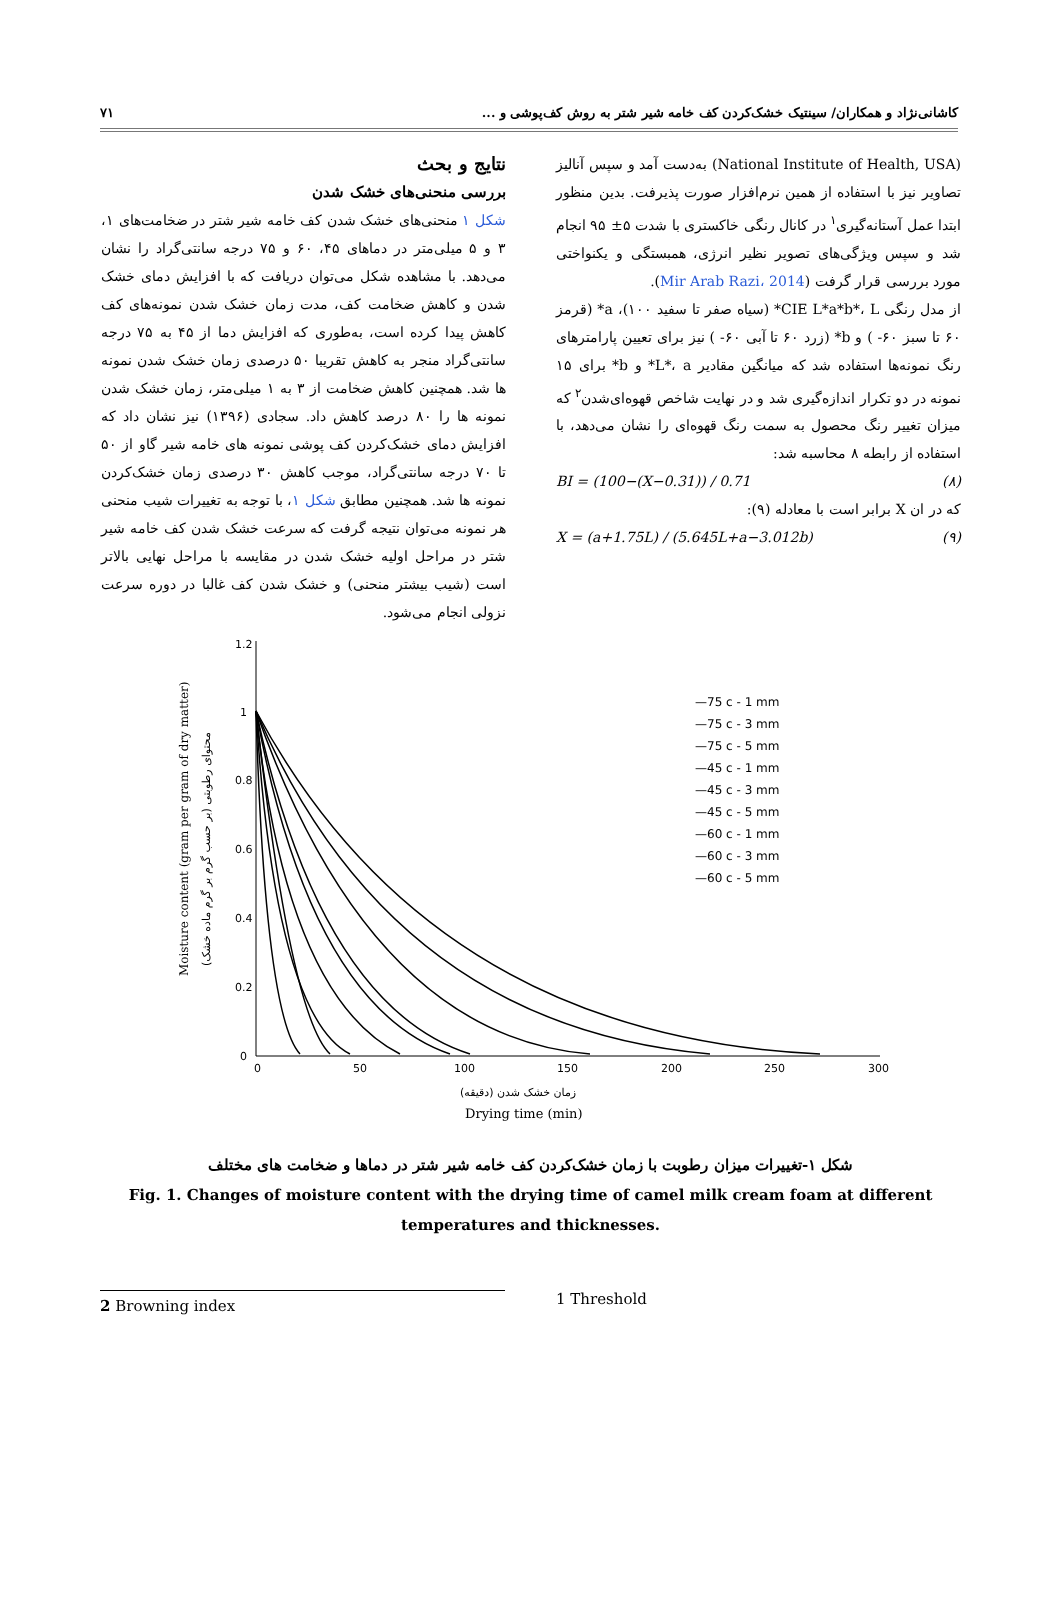کاشانی‌نژاد و همکاران/ سینتیک خشک‌کردن کف خامه شیر شتر به روش کف‌پوشی و ... ۷۱
(National Institute of Health, USA) به‌دست آمد و سپس آنالیز تصاویر نیز با استفاده از همین نرم‌افزار صورت پذیرفت. بدین منظور ابتدا عمل آستانه‌گیری<sup>۱</sup> در کانال رنگی خاکستری با شدت ۵± ۹۵ انجام شد و سپس ویژگی‌های تصویر نظیر انرژی، همبستگی و یکنواختی مورد بررسی قرار گرفت (Mir Arab Razi، 2014).
از مدل رنگی CIE L*a*b*، L* (سیاه صفر تا سفید ۱۰۰)، a* (قرمز ۶۰ تا سبز ۶۰- ) و b* (زرد ۶۰ تا آبی ۶۰- ) نیز برای تعیین پارامترهای رنگ نمونه‌ها استفاده شد که میانگین مقادیر L*، a* و b* برای ۱۵ نمونه در دو تکرار اندازه‌گیری شد و در نهایت شاخص قهوه‌ای‌شدن<sup>۲</sup> که میزان تغییر رنگ محصول به سمت رنگ قهوه‌ای را نشان می‌دهد، با استفاده از رابطه ۸ محاسبه شد:
BI = (100−(X−0.31)) / 0.71 (۸)
که در ان X برابر است با معادله (۹):
X = (a+1.75L) / (5.645L+a−3.012b) (۹)
نتایج و بحث
بررسی منحنی‌های خشک شدن
شکل ۱ منحنی‌های خشک شدن کف خامه شیر شتر در ضخامت‌های ۱، ۳ و ۵ میلی‌متر در دماهای ۴۵، ۶۰ و ۷۵ درجه سانتی‌گراد را نشان می‌دهد. با مشاهده شکل می‌توان دریافت که با افزایش دمای خشک شدن و کاهش ضخامت کف، مدت زمان خشک شدن نمونه‌های کف کاهش پیدا کرده است، به‌طوری که افزایش دما از ۴۵ به ۷۵ درجه سانتی‌گراد منجر به کاهش تقریبا ۵۰ درصدی زمان خشک شدن نمونه ها شد. همچنین کاهش ضخامت از ۳ به ۱ میلی‌متر، زمان خشک شدن نمونه ها را ۸۰ درصد کاهش داد. سجادی (۱۳۹۶) نیز نشان داد که افزایش دمای خشک‌کردن کف پوشی نمونه های خامه شیر گاو از ۵۰ تا ۷۰ درجه سانتی‌گراد، موجب کاهش ۳۰ درصدی زمان خشک‌کردن نمونه ها شد. همچنین مطابق شکل ۱، با توجه به تغییرات شیب منحنی هر نمونه می‌توان نتیجه گرفت که سرعت خشک شدن کف خامه شیر شتر در مراحل اولیه خشک شدن در مقایسه با مراحل نهایی بالاتر است (شیب بیشتر منحنی) و خشک شدن کف غالبا در دوره سرعت نزولی انجام می‌شود.
1.2
1
0.8
0.6
0.4
0.2
0
0
50
100
150
200
250
300
—75 c - 1 mm
—75 c - 3 mm
—75 c - 5 mm
—45 c - 1 mm
—45 c - 3 mm
—45 c - 5 mm
—60 c - 1 mm
—60 c - 3 mm
—60 c - 5 mm
Moisture content (gram per gram of dry matter)
محتوای رطوبتی (بر حسب گرم بر گرم ماده خشک)
زمان خشک شدن (دقیقه)
Drying time (min)
شکل ۱-تغییرات میزان رطوبت با زمان خشک‌کردن کف خامه شیر شتر در دماها و ضخامت های مختلف
Fig. 1. Changes of moisture content with the drying time of camel milk cream foam at different temperatures and thicknesses.
1 Threshold
2 Browning index